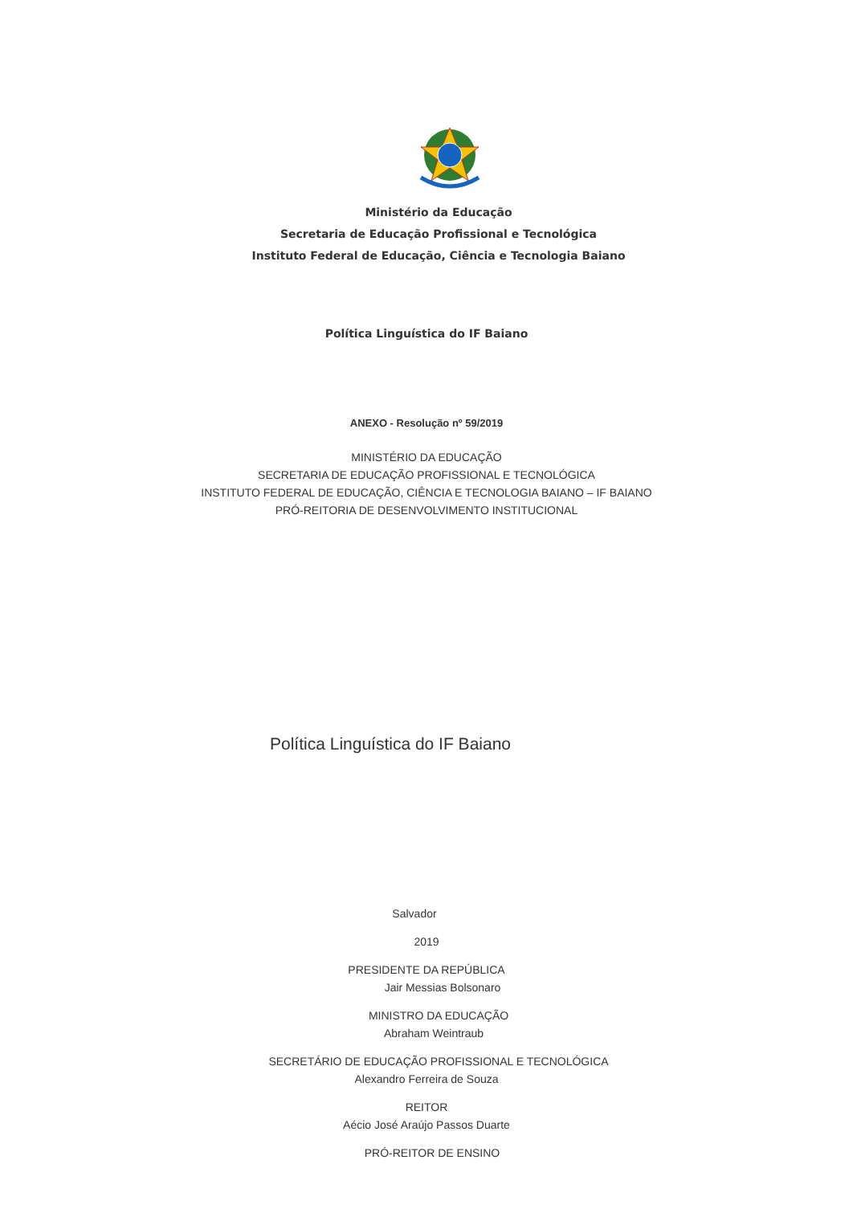Ministério da Educação
Secretaria de Educação Profissional e Tecnológica
Instituto Federal de Educação, Ciência e Tecnologia Baiano
Política Linguística do IF Baiano
ANEXO - Resolução nº 59/2019
MINISTÉRIO DA EDUCAÇÃO
SECRETARIA DE EDUCAÇÃO PROFISSIONAL E TECNOLÓGICA
INSTITUTO FEDERAL DE EDUCAÇÃO, CIÊNCIA E TECNOLOGIA BAIANO – IF BAIANO
PRÓ-REITORIA DE DESENVOLVIMENTO INSTITUCIONAL
Política Linguística do IF Baiano
Salvador
2019
PRESIDENTE DA REPÚBLICA
Jair Messias Bolsonaro
MINISTRO DA EDUCAÇÃO
Abraham Weintraub
SECRETÁRIO DE EDUCAÇÃO PROFISSIONAL E TECNOLÓGICA
Alexandro Ferreira de Souza
REITOR
Aécio José Araújo Passos Duarte
PRÓ-REITOR DE ENSINO